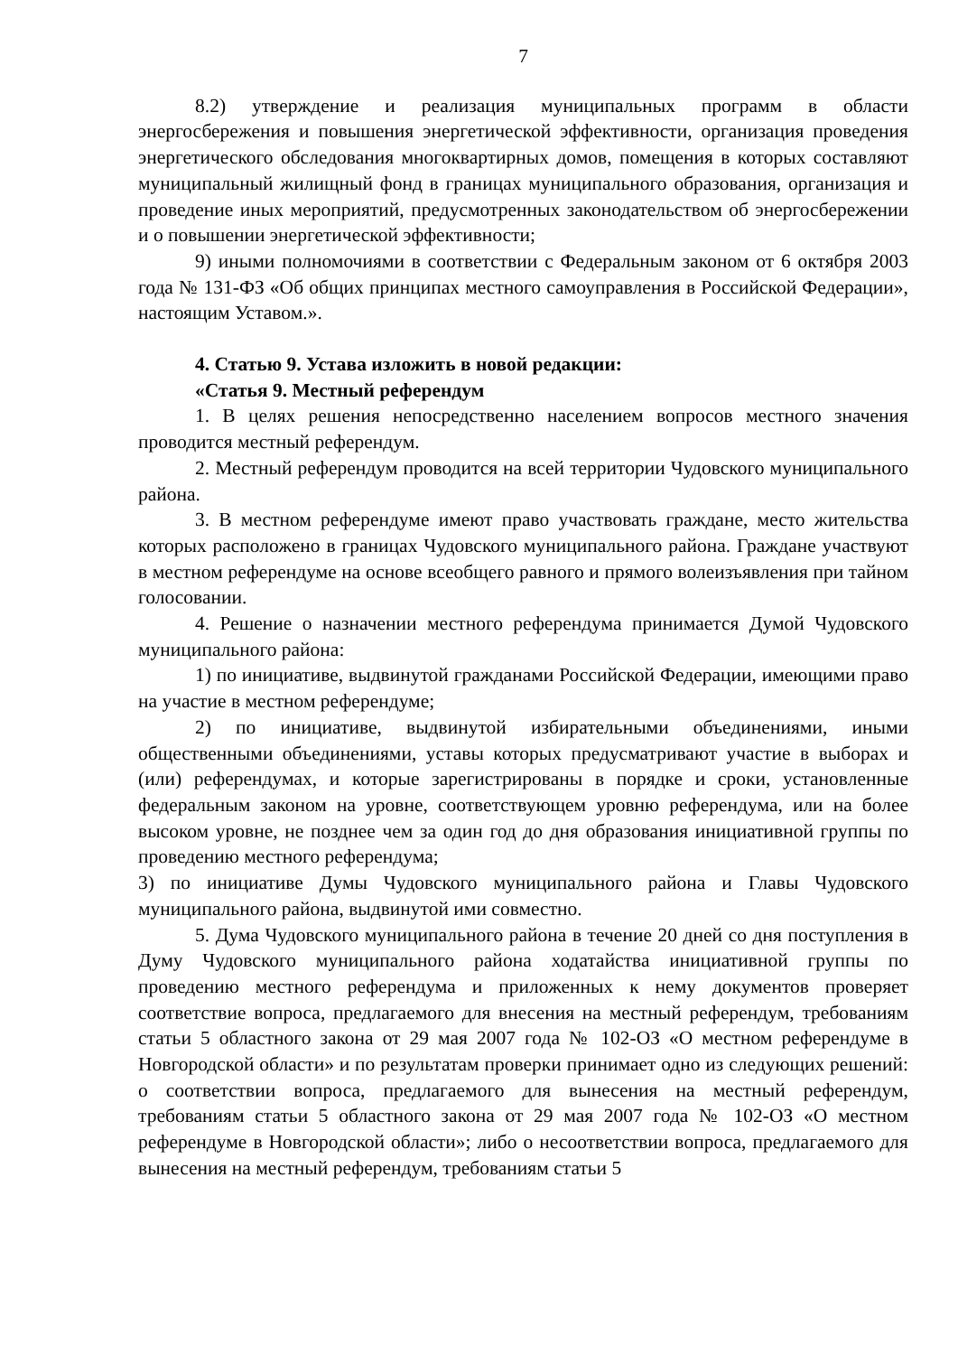7
8.2) утверждение и реализация муниципальных программ в области энергосбережения и повышения энергетической эффективности, организация проведения энергетического обследования многоквартирных домов, помещения в которых составляют муниципальный жилищный фонд в границах муниципального образования, организация и проведение иных мероприятий, предусмотренных законодательством об энергосбережении и о повышении энергетической эффективности;
9) иными полномочиями в соответствии с Федеральным законом от 6 октября 2003 года № 131-ФЗ «Об общих принципах местного самоуправ­ления в Российской Федерации», настоящим Уставом.».
4. Статью 9. Устава изложить в новой редакции:
«Статья 9. Местный референдум
1. В целях решения непосредственно населением вопросов местного значения проводится местный референдум.
2. Местный референдум проводится на всей территории Чудовского муниципального района.
3. В местном референдуме имеют право участвовать граждане, место жительства которых расположено в границах Чудовского муниципального района. Граждане участвуют в местном референдуме на основе всеобщего равного и прямого волеизъявления при тайном голосовании.
4. Решение о назначении местного референдума принимается Думой Чудовского муниципального района:
1) по инициативе, выдвинутой гражданами Российской Федерации, имеющими право на участие в местном референдуме;
2) по инициативе, выдвинутой избирательными объединениями, иными общественными объединениями, уставы которых предусматривают участие в выборах и (или) референдумах, и которые зарегистрированы в порядке и сроки, установленные федеральным законом на уровне, соответствующем уровню референдума, или на более высоком уровне, не позднее чем за один год до дня образования инициативной группы по проведению местного референдума;
3) по инициативе Думы Чудовского муниципального района и Главы Чудовского муниципального района, выдвинутой ими совместно.
5. Дума Чудовского муниципального района в течение 20 дней со дня поступления в Думу Чудовского муниципального района ходатайства инициативной группы по проведению местного референдума и приложенных к нему документов проверяет соответствие вопроса, предлагаемого для внесения на местный референдум, требованиям статьи 5 областного закона от 29 мая 2007 года № 102-ОЗ «О местном референдуме в Новгородской области» и по результатам проверки принимает одно из следующих решений: о соответствии вопроса, предлагаемого для вынесения на местный референдум, требованиям статьи 5 областного закона от 29 мая 2007 года № 102-ОЗ «О местном референдуме в Новгородской области»; либо о несоответствии вопроса, предлагаемого для вынесения на местный референдум, требованиям статьи 5